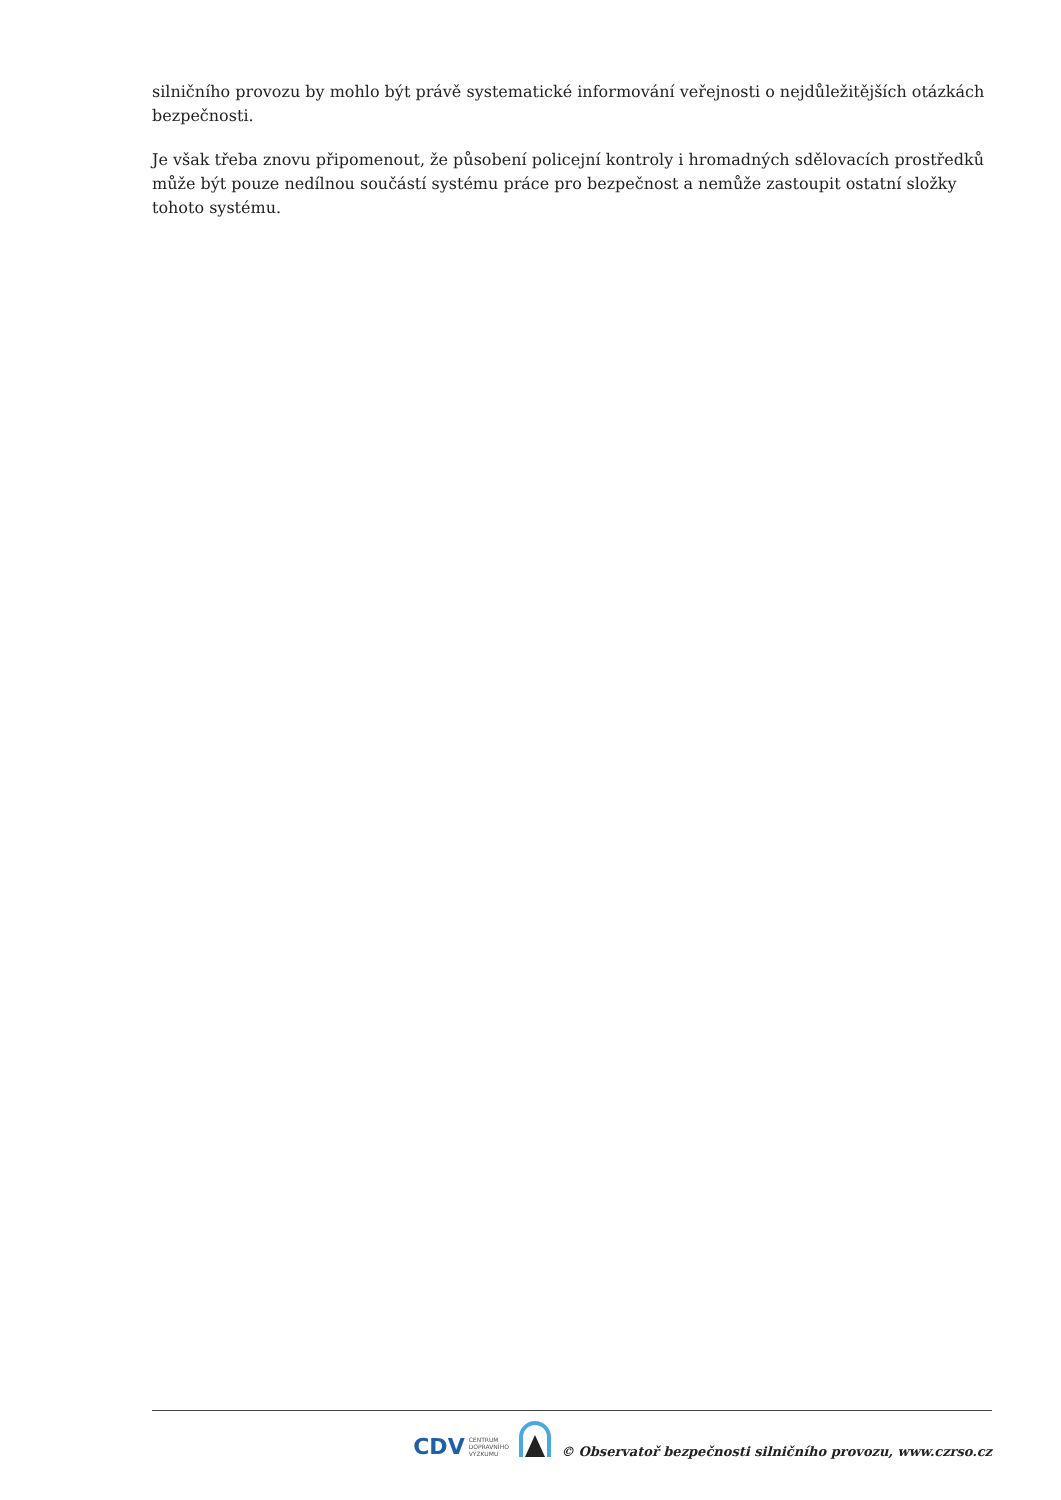silničního provozu by mohlo být právě systematické informování veřejnosti o nejdůležitějších otázkách bezpečnosti.
Je však třeba znovu připomenout, že působení policejní kontroly i hromadných sdělovacích prostředků může být pouze nedílnou součástí systému práce pro bezpečnost a nemůže zastoupit ostatní složky tohoto systému.
CDV CENTRUM
DOPRAVNÍHO
VÝZKUMU
© Observatoř bezpečnosti silničního provozu, www.czrso.cz